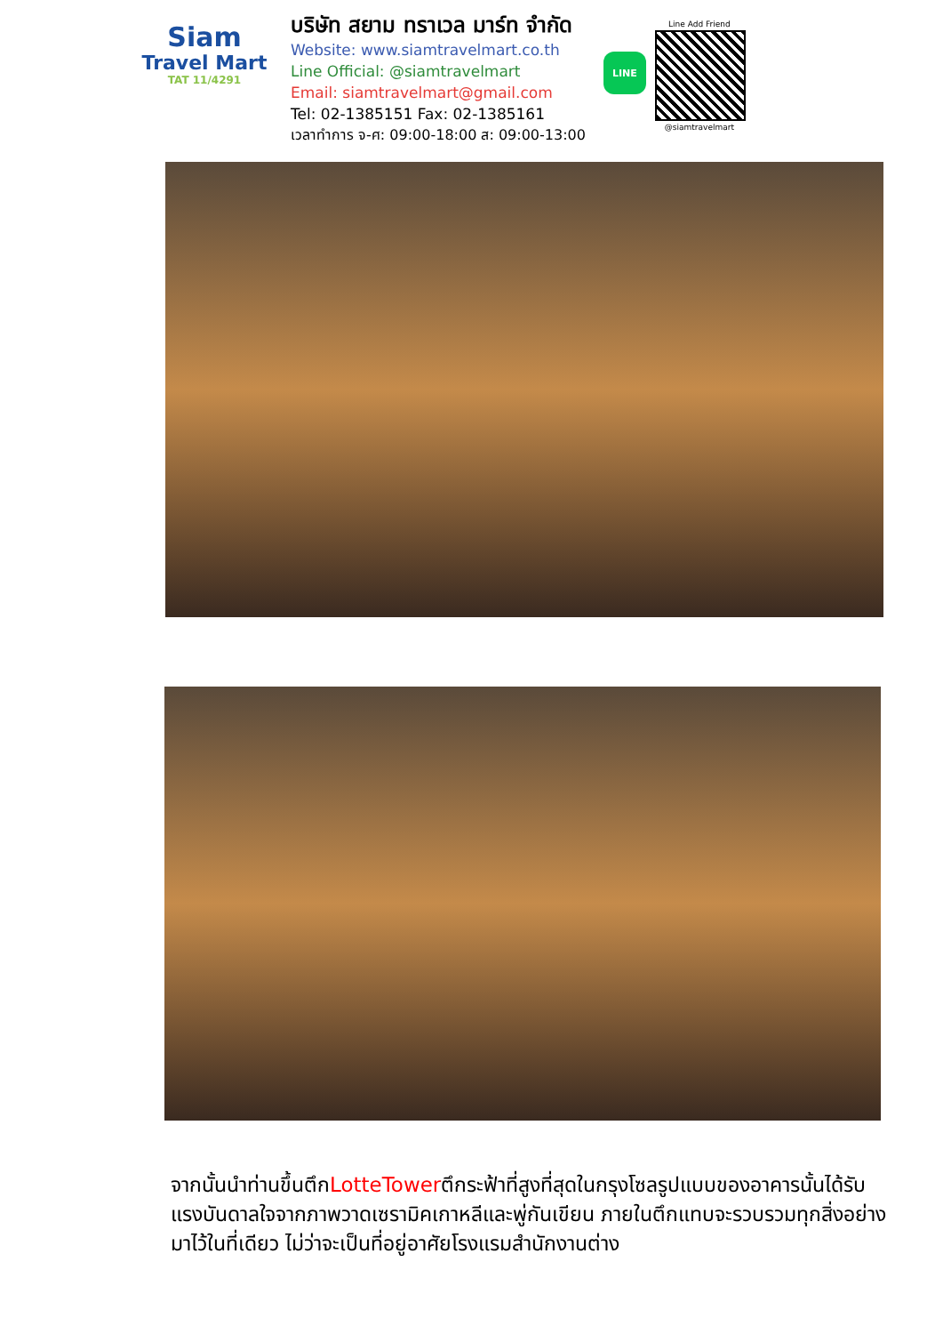Siam
Travel Mart
TAT 11/4291
บริษัท สยาม ทราเวล มาร์ท จำกัด
Website: www.siamtravelmart.co.th
Line Official: @siamtravelmart
Email: siamtravelmart@gmail.com
Tel: 02-1385151 Fax: 02-1385161
เวลาทำการ จ-ศ: 09:00-18:00 ส: 09:00-13:00
LINE
Line Add Friend
@siamtravelmart
จากนั้นนำท่านขึ้นตึกLotteTowerตึกระฟ้าที่สูงที่สุดในกรุงโซลรูปแบบของอาคารนั้นได้รับแรงบันดาลใจจากภาพวาดเซรามิคเกาหลีและพู่กันเขียน ภายในตึกแทบจะรวบรวมทุกสิ่งอย่างมาไว้ในที่เดียว ไม่ว่าจะเป็นที่อยู่อาศัยโรงแรมสำนักงานต่าง